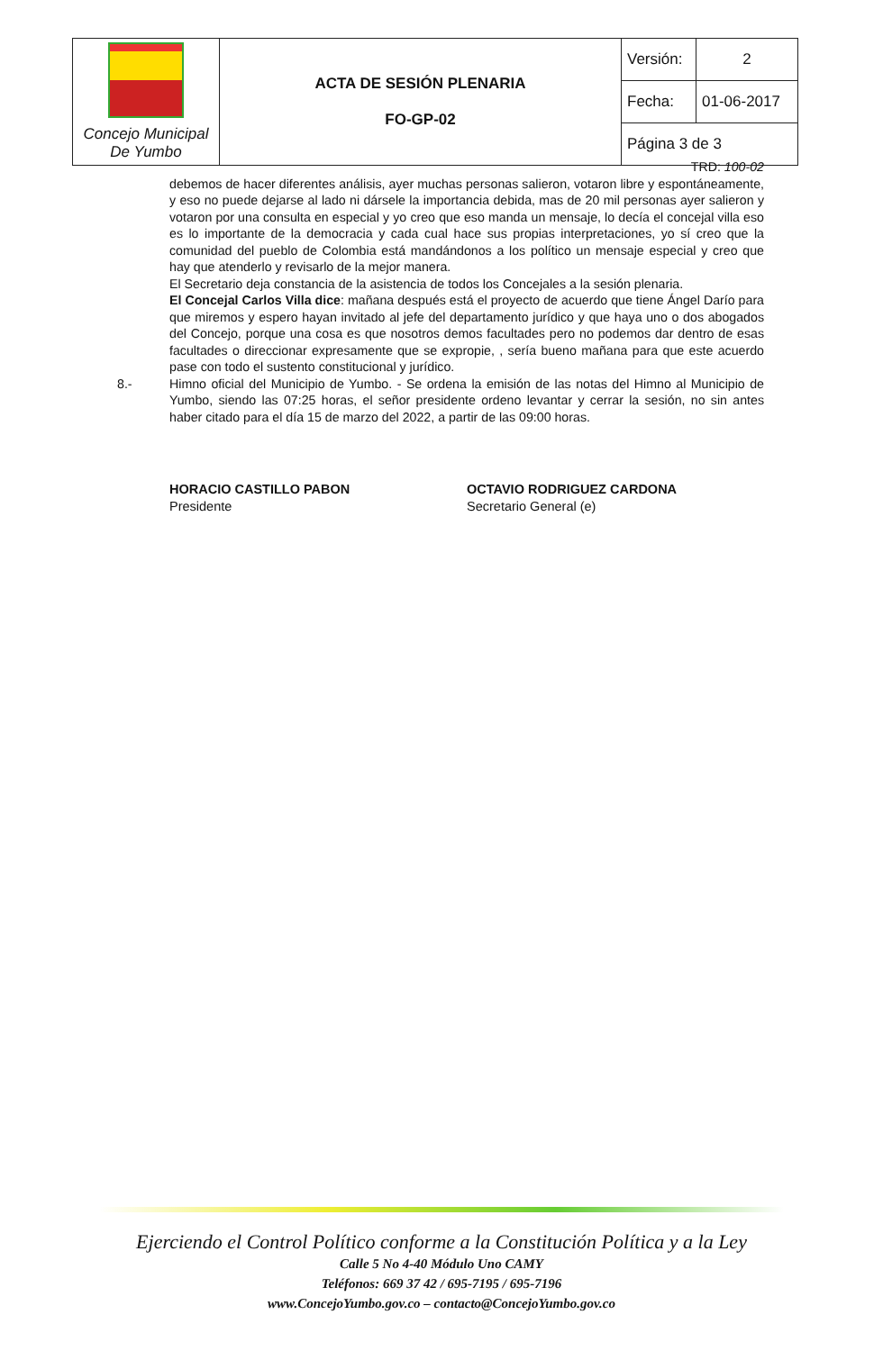| Concejo Municipal De Yumbo | ACTA DE SESIÓN PLENARIA FO-GP-02 | Versión: | 2 |
| | | Fecha: | 01-06-2017 |
| | | Página 3 de 3 | |
TRD: 100-02
debemos de hacer diferentes análisis, ayer muchas personas salieron, votaron libre y espontáneamente, y eso no puede dejarse al lado ni dársele la importancia debida, mas de 20 mil personas ayer salieron y votaron por una consulta en especial y yo creo que eso manda un mensaje, lo decía el concejal villa eso es lo importante de la democracia y cada cual hace sus propias interpretaciones, yo sí creo que la comunidad del pueblo de Colombia está mandándonos a los político un mensaje especial y creo que hay que atenderlo y revisarlo de la mejor manera.
El Secretario deja constancia de la asistencia de todos los Concejales a la sesión plenaria.
El Concejal Carlos Villa dice: mañana después está el proyecto de acuerdo que tiene Ángel Darío para que miremos y espero hayan invitado al jefe del departamento jurídico y que haya uno o dos abogados del Concejo, porque una cosa es que nosotros demos facultades pero no podemos dar dentro de esas facultades o direccionar expresamente que se expropie, , sería bueno mañana para que este acuerdo pase con todo el sustento constitucional y jurídico.
8.- Himno oficial del Municipio de Yumbo. - Se ordena la emisión de las notas del Himno al Municipio de Yumbo, siendo las 07:25 horas, el señor presidente ordeno levantar y cerrar la sesión, no sin antes haber citado para el día 15 de marzo del 2022, a partir de las 09:00 horas.
HORACIO CASTILLO PABON
Presidente
OCTAVIO RODRIGUEZ CARDONA
Secretario General (e)
Ejerciendo el Control Político conforme a la Constitución Política y a la Ley
Calle 5 No 4-40 Módulo Uno CAMY
Teléfonos: 669 37 42 / 695-7195 / 695-7196
www.ConcejoYumbo.gov.co – contacto@ConcejoYumbo.gov.co